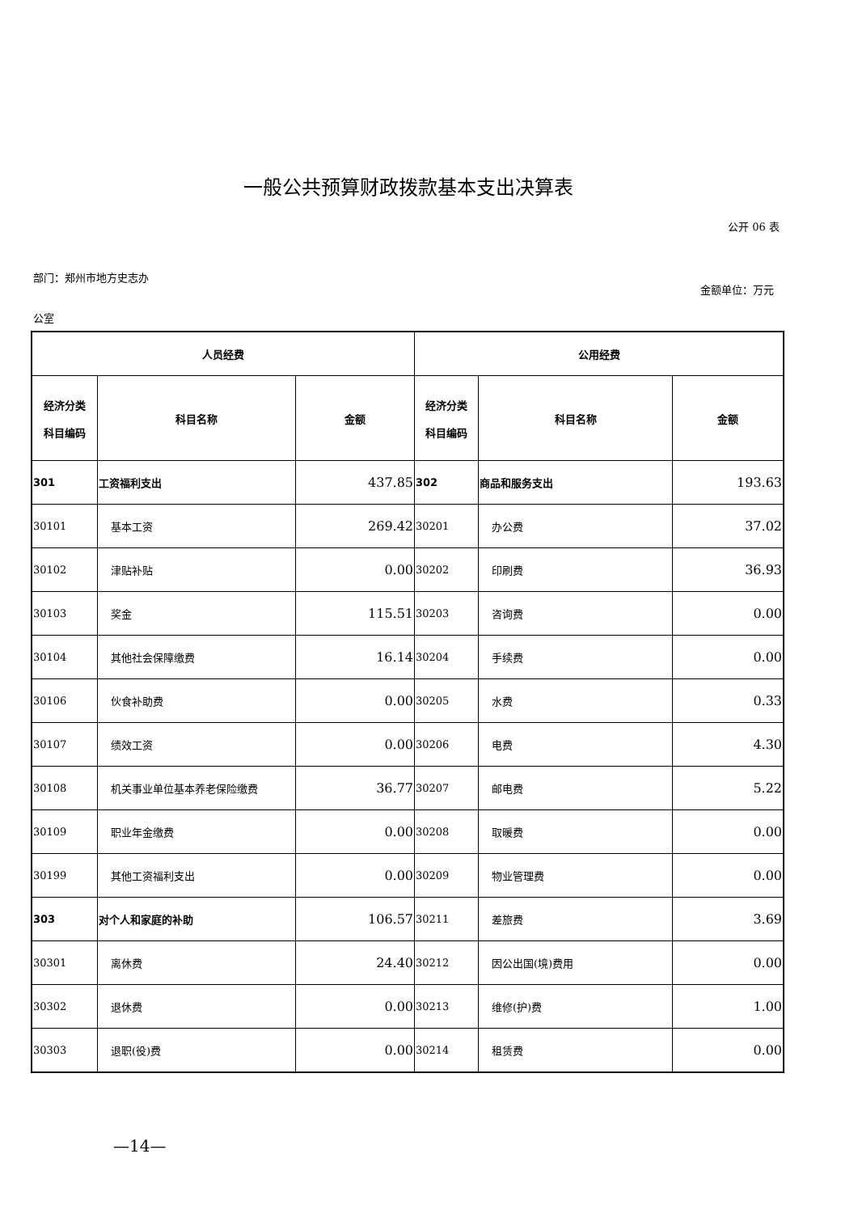一般公共预算财政拨款基本支出决算表
公开 06 表
部门：郑州市地方史志办
金额单位：万元
公室
| 人员经费 | | | 公用经费 | | |
| --- | --- | --- | --- | --- | --- |
| 经济分类 科目编码 | 科目名称 | 金额 | 经济分类 科目编码 | 科目名称 | 金额 |
| 301 | 工资福利支出 | 437.85 | 302 | 商品和服务支出 | 193.63 |
| 30101 | 基本工资 | 269.42 | 30201 | 办公费 | 37.02 |
| 30102 | 津贴补贴 | 0.00 | 30202 | 印刷费 | 36.93 |
| 30103 | 奖金 | 115.51 | 30203 | 咨询费 | 0.00 |
| 30104 | 其他社会保障缴费 | 16.14 | 30204 | 手续费 | 0.00 |
| 30106 | 伙食补助费 | 0.00 | 30205 | 水费 | 0.33 |
| 30107 | 绩效工资 | 0.00 | 30206 | 电费 | 4.30 |
| 30108 | 机关事业单位基本养老保险缴费 | 36.77 | 30207 | 邮电费 | 5.22 |
| 30109 | 职业年金缴费 | 0.00 | 30208 | 取暖费 | 0.00 |
| 30199 | 其他工资福利支出 | 0.00 | 30209 | 物业管理费 | 0.00 |
| 303 | 对个人和家庭的补助 | 106.57 | 30211 | 差旅费 | 3.69 |
| 30301 | 离休费 | 24.40 | 30212 | 因公出国(境)费用 | 0.00 |
| 30302 | 退休费 | 0.00 | 30213 | 维修(护)费 | 1.00 |
| 30303 | 退职(役)费 | 0.00 | 30214 | 租赁费 | 0.00 |
—14—